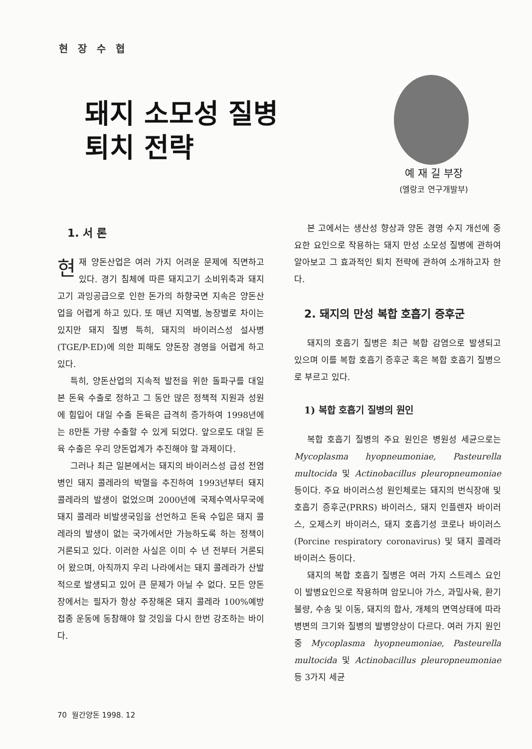현장수협
돼지 소모성 질병
퇴치 전략
예 재 길 부장
(엘랑코 연구개발부)
1. 서 론
현재 양돈산업은 여러 가지 어려운 문제에 직면하고 있다. 경기 침체에 따른 돼지고기 소비위축과 돼지고기 과잉공급으로 인한 돈가의 하향국면 지속은 양돈산업을 어렵게 하고 있다. 또 매년 지역별, 농장별로 차이는 있지만 돼지 질병 특히, 돼지의 바이러스성 설사병(TGE/P-ED)에 의한 피해도 양돈장 경영을 어렵게 하고 있다.
특히, 양돈산업의 지속적 발전을 위한 돌파구를 대일본 돈육 수출로 정하고 그 동안 많은 정책적 지원과 성원에 힘입어 대일 수출 돈육은 급격히 증가하여 1998년에는 8만톤 가량 수출할 수 있게 되었다. 앞으로도 대일 돈육 수출은 우리 양돈업계가 추진해야 할 과제이다.
그러나 최근 일본에서는 돼지의 바이러스성 급성 전염병인 돼지 콜레라의 박멸을 추진하여 1993년부터 돼지 콜레라의 발생이 없었으며 2000년에 국제수역사무국에 돼지 콜레라 비발생국임을 선언하고 돈육 수입은 돼지 콜레라의 발생이 없는 국가에서만 가능하도록 하는 정책이 거론되고 있다. 이러한 사실은 이미 수 년 전부터 거론되어 왔으며, 아직까지 우리 나라에서는 돼지 콜레라가 산발적으로 발생되고 있어 큰 문제가 아닐 수 없다. 모든 양돈장에서는 필자가 항상 주장해온 돼지 콜레라 100%예방접종 운동에 동참해야 할 것임을 다시 한번 강조하는 바이다.
본 고에서는 생산성 향상과 양돈 경영 수지 개선에 중요한 요인으로 작용하는 돼지 만성 소모성 질병에 관하여 알아보고 그 효과적인 퇴치 전략에 관하여 소개하고자 한다.
2. 돼지의 만성 복합 호흡기 증후군
돼지의 호흡기 질병은 최근 복합 감염으로 발생되고 있으며 이를 복합 호흡기 증후군 혹은 복합 호흡기 질병으로 부르고 있다.
1) 복합 호흡기 질병의 원인
복합 호흡기 질병의 주요 원인은 병원성 세균으로는 Mycoplasma hyopneumoniae, Pasteurella multocida 및 Actinobacillus pleuropneumoniae 등이다. 주요 바이러스성 원인체로는 돼지의 번식장애 및 호흡기 증후군(PRRS) 바이러스, 돼지 인플렌자 바이러스, 오제스키 바이러스, 돼지 호흡기성 코로나 바이러스(Porcine respiratory coronavirus) 및 돼지 콜레라 바이러스 등이다.
돼지의 복합 호흡기 질병은 여러 가지 스트레스 요인이 발병요인으로 작용하며 암모니아 가스, 과밀사육, 환기불량, 수송 및 이동, 돼지의 합사, 개체의 면역상태에 따라 병변의 크기와 질병의 발병양상이 다르다. 여러 가지 원인 중 Mycoplasma hyopneumoniae, Pasteurella multocida 및 Actinobacillus pleuropneumoniae 등 3가지 세균
70 월간양돈 1998. 12